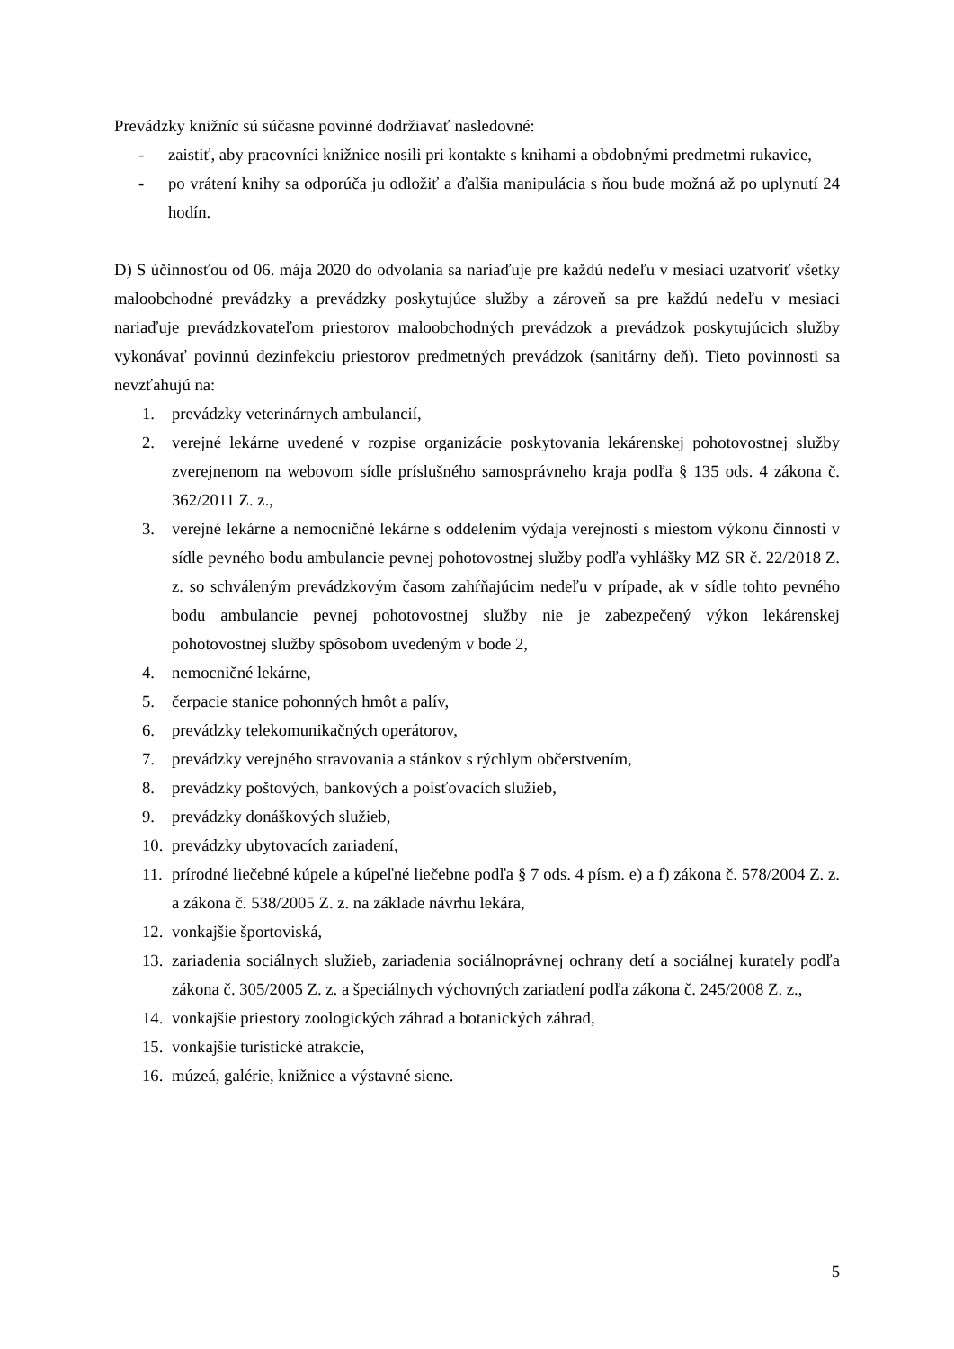Prevádzky knižníc sú súčasne povinné dodržiavať nasledovné:
- zaistiť, aby pracovníci knižnice nosili pri kontakte s knihami a obdobnými predmetmi rukavice,
- po vrátení knihy sa odporúča ju odložiť a ďalšia manipulácia s ňou bude možná až po uplynutí 24 hodín.
D) S účinnosťou od 06. mája 2020 do odvolania sa nariaďuje pre každú nedeľu v mesiaci uzatvoriť všetky maloobchodné prevádzky a prevádzky poskytujúce služby a zároveň sa pre každú nedeľu v mesiaci nariaďuje prevádzkovateľom priestorov maloobchodných prevádzok a prevádzok poskytujúcich služby vykonávať povinnú dezinfekciu priestorov predmetných prevádzok (sanitárny deň). Tieto povinnosti sa nevzťahujú na:
1. prevádzky veterinárnych ambulancií,
2. verejné lekárne uvedené v rozpise organizácie poskytovania lekárenskej pohotovostnej služby zverejnenom na webovom sídle príslušného samosprávneho kraja podľa § 135 ods. 4 zákona č. 362/2011 Z. z.,
3. verejné lekárne a nemocničné lekárne s oddelením výdaja verejnosti s miestom výkonu činnosti v sídle pevného bodu ambulancie pevnej pohotovostnej služby podľa vyhlášky MZ SR č. 22/2018 Z. z. so schváleným prevádzkovým časom zahŕňajúcim nedeľu v prípade, ak v sídle tohto pevného bodu ambulancie pevnej pohotovostnej služby nie je zabezpečený výkon lekárenskej pohotovostnej služby spôsobom uvedeným v bode 2,
4. nemocničné lekárne,
5. čerpacie stanice pohonných hmôt a palív,
6. prevádzky telekomunikačných operátorov,
7. prevádzky verejného stravovania a stánkov s rýchlym občerstvením,
8. prevádzky poštových, bankových a poisťovacích služieb,
9. prevádzky donáškových služieb,
10. prevádzky ubytovacích zariadení,
11. prírodné liečebné kúpele a kúpeľné liečebne podľa § 7 ods. 4 písm. e) a f) zákona č. 578/2004 Z. z. a zákona č. 538/2005 Z. z. na základe návrhu lekára,
12. vonkajšie športoviská,
13. zariadenia sociálnych služieb, zariadenia sociálnoprávnej ochrany detí a sociálnej kurately podľa zákona č. 305/2005 Z. z. a špeciálnych výchovných zariadení podľa zákona č. 245/2008 Z. z.,
14. vonkajšie priestory zoologických záhrad a botanických záhrad,
15. vonkajšie turistické atrakcie,
16. múzeá, galérie, knižnice a výstavné siene.
5